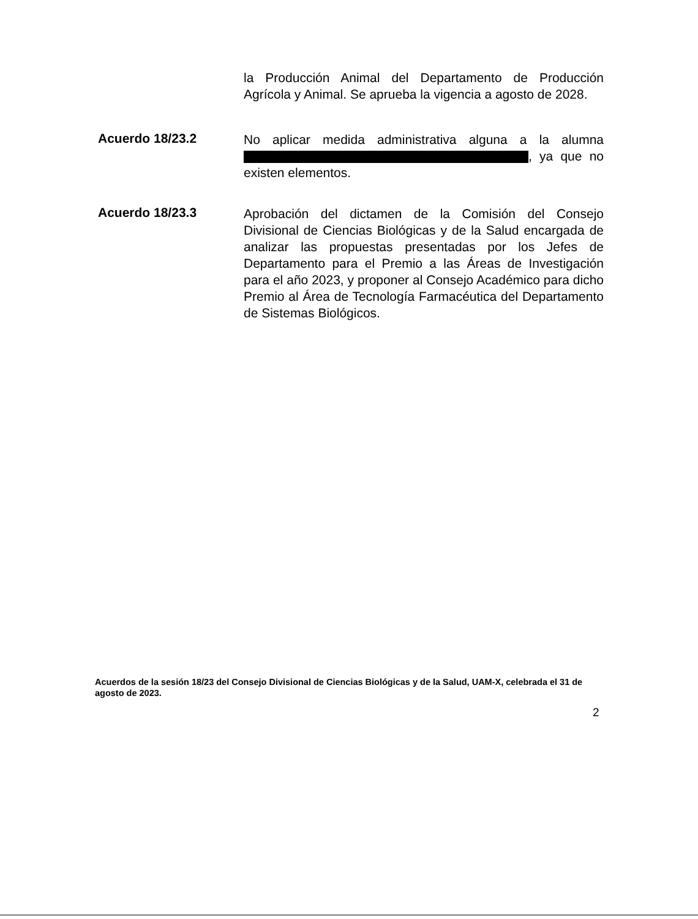la Producción Animal del Departamento de Producción Agrícola y Animal. Se aprueba la vigencia a agosto de 2028.
Acuerdo 18/23.2
No aplicar medida administrativa alguna a la alumna , ya que no existen elementos.
Acuerdo 18/23.3
Aprobación del dictamen de la Comisión del Consejo Divisional de Ciencias Biológicas y de la Salud encargada de analizar las propuestas presentadas por los Jefes de Departamento para el Premio a las Áreas de Investigación para el año 2023, y proponer al Consejo Académico para dicho Premio al Área de Tecnología Farmacéutica del Departamento de Sistemas Biológicos.
Acuerdos de la sesión 18/23 del Consejo Divisional de Ciencias Biológicas y de la Salud, UAM-X, celebrada el 31 de agosto de 2023.
2